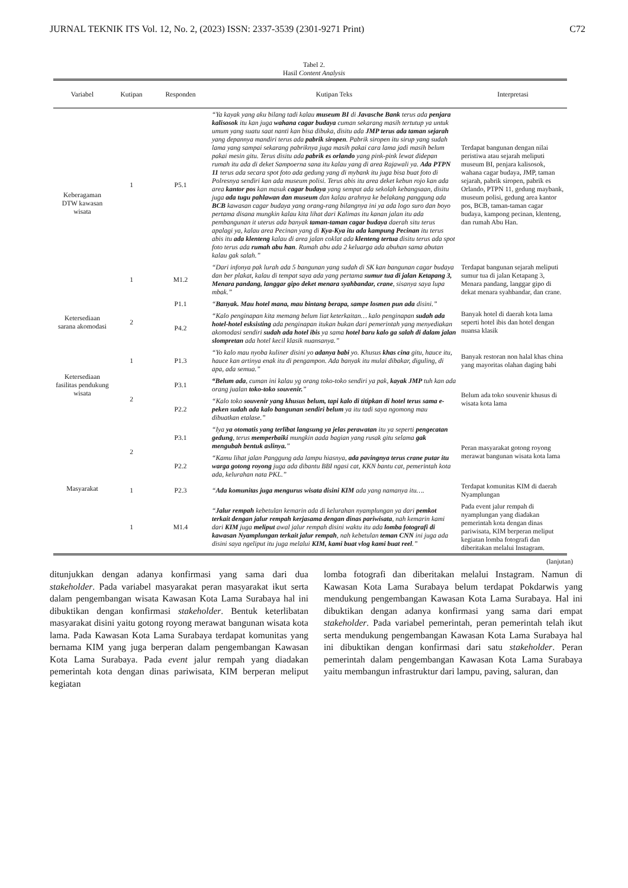JURNAL TEKNIK ITS Vol. 12, No. 2, (2023) ISSN: 2337-3539 (2301-9271 Print) C72
Tabel 2.
Hasil Content Analysis
| Variabel | Kutipan | Responden | Kutipan Teks | Interpretasi |
| --- | --- | --- | --- | --- |
| Keberagaman DTW kawasan wisata | 1 | P5.1 | “Ya kayak yang aku bilang tadi kalau museum BI di Javasche Bank terus ada penjara kalisosok itu kan juga wahana cagar budaya cuman sekarang masih tertutup ya untuk umum yang suatu saat nanti kan bisa dibuka, disitu ada JMP terus ada taman sejarah yang depannya mandiri terus ada pabrik siropen . Pabrik siropen itu sirup yang sudah lama yang sampai sekarang pabriknya juga masih pakai cara lama jadi masih belum pakai mesin gitu. Terus disitu ada pabrik es orlando yang pink-pink lewat didepan rumah itu ada di deket Sampoerna sana itu kalau yang di area Rajawali ya. Ada PTPN 11 terus ada secara spot foto ada gedung yang di mybank itu juga bisa buat foto di Polresnya sendiri kan ada museum polisi. Terus abis itu area deket kebun rojo kan ada area kantor pos kan masuk cagar budaya yang sempat ada sekolah kebangsaan, disitu juga ada tugu pahlawan dan museum dan kalau arahnya ke belakang panggung ada BCB kawasan cagar budaya yang orang-rang bilangnya ini ya ada logo suro dan boyo pertama disana mungkin kalau kita lihat dari Kalimas itu kanan jalan itu ada pembangunan it uterus ada banyak taman-taman cagar budaya daerah situ terus apalagi ya, kalau area Pecinan yang di Kya-Kya itu ada kampung Pecinan itu terus abis itu ada klenteng kalau di area jalan coklat ada klenteng tertua disitu terus ada spot foto terus ada rumah abu han . Rumah abu ada 2 keluarga ada abuhan sama abutan kalau gak salah.” | Terdapat bangunan dengan nilai peristiwa atau sejarah meliputi museum BI, penjara kalisosok, wahana cagar budaya, JMP, taman sejarah, pabrik siropen, pabrik es Orlando, PTPN 11, gedung maybank, museum polisi, gedung area kantor pos, BCB, taman-taman cagar budaya, kampong pecinan, klenteng, dan rumah Abu Han. |
| | 1 | M1.2 | “Dari infonya pak lurah ada 5 bangunan yang sudah di SK kan bangunan cagar budaya dan ber plakat, kalau di tempat saya ada yang pertama sumur tua di jalan Ketapang 3, Menara pandang, langgar gipo deket menara syahbandar, crane , sisanya saya lupa mbak.” | Terdapat bangunan sejarah meliputi sumur tua di jalan Ketapang 3, Menara pandang, langgar gipo di dekat menara syahbandar, dan crane. |
| Ketersediaan sarana akomodasi | 2 | P1.1 | “ Banyak. Mau hotel mana, mau bintang berapa, sampe losmen pun ada disini.” | Banyak hotel di daerah kota lama seperti hotel ibis dan hotel dengan nuansa klasik |
| | | P4.2 | “Kalo penginapan kita memang belum liat keterkaitan… kalo penginapan sudah ada hotel-hotel esksisting ada penginapan itukan bukan dari pemerintah yang menyediakan akomodasi sendiri sudah ada hotel ibis ya sama hotel baru kalo ga salah di dalam jalan slompretan ada hotel kecil klasik nuansanya.” | |
| Ketersediaan fasilitas pendukung wisata | 1 | P1.3 | “Yo kalo mau nyoba kuliner disini yo adanya babi yo. Khusus khas cina gitu, hauce itu, hauce kan artinya enak itu di pengampon. Ada banyak itu mulai dibakar, diguling, di apa, ada semua.” | Banyak restoran non halal khas china yang mayoritas olahan daging babi |
| | 2 | P3.1 | “Belum ada , cuman ini kalau yg orang toko-toko sendiri ya pak, kayak JMP tuh kan ada orang jualan toko-toko souvenir. ” | Belum ada toko souvenir khusus di wisata kota lama |
| | | P2.2 | “Kalo toko souvenir yang khusus belum, tapi kalo di titipkan di hotel terus sama e-peken sudah ada kalo bangunan sendiri belum ya itu tadi saya ngomong mau dibuatkan etalase.” | |
| Masyarakat | 2 | P3.1 | “Iya ya otomatis yang terlibat langsung ya jelas perawatan itu ya seperti pengecatan gedung , terus memperbaiki mungkin aada bagian yang rusak gitu selama gak mengubah bentuk aslinya. ” | Peran masyarakat gotong royong merawat bangunan wisata kota lama |
| | | P2.2 | “Kamu lihat jalan Panggung ada lampu hiasnya, ada pavingnya terus crane putar itu warga gotong royong juga ada dibantu BBI ngasi cat, KKN bantu cat, pemerintah kota ada, kelurahan nata PKL.” | |
| | 1 | P2.3 | “ Ada komunitas juga mengurus wisata disini KIM ada yang namanya itu…. | Terdapat komunitas KIM di daerah Nyamplungan |
| | 1 | M1.4 | “ Jalur rempah kebetulan kemarin ada di kelurahan nyamplungan ya dari pemkot terkait dengan jalur rempah kerjasama dengan dinas pariwisata , nah kemarin kami dari KIM juga meliput awal jalur rempah disini waktu itu ada lomba fotografi di kawasan Nyamplungan terkait jalur rempah , nah kebetulan teman CNN ini juga ada disini saya ngeliput itu juga melalui KIM, kami buat vlog kami buat reel .” | Pada event jalur rempah di nyamplungan yang diadakan pemerintah kota dengan dinas pariwisata, KIM berperan meliput kegiatan lomba fotografi dan diberitakan melalui Instagram. |
(lanjutan)
ditunjukkan dengan adanya konfirmasi yang sama dari dua stakeholder. Pada variabel masyarakat peran masyarakat ikut serta dalam pengembangan wisata Kawasan Kota Lama Surabaya hal ini dibuktikan dengan konfirmasi stakeholder. Bentuk keterlibatan masyarakat disini yaitu gotong royong merawat bangunan wisata kota lama. Pada Kawasan Kota Lama Surabaya terdapat komunitas yang bernama KIM yang juga berperan dalam pengembangan Kawasan Kota Lama Surabaya. Pada event jalur rempah yang diadakan pemerintah kota dengan dinas pariwisata, KIM berperan meliput kegiatan
lomba fotografi dan diberitakan melalui Instagram. Namun di Kawasan Kota Lama Surabaya belum terdapat Pokdarwis yang mendukung pengembangan Kawasan Kota Lama Surabaya. Hal ini dibuktikan dengan adanya konfirmasi yang sama dari empat stakeholder. Pada variabel pemerintah, peran pemerintah telah ikut serta mendukung pengembangan Kawasan Kota Lama Surabaya hal ini dibuktikan dengan konfirmasi dari satu stakeholder. Peran pemerintah dalam pengembangan Kawasan Kota Lama Surabaya yaitu membangun infrastruktur dari lampu, paving, saluran, dan